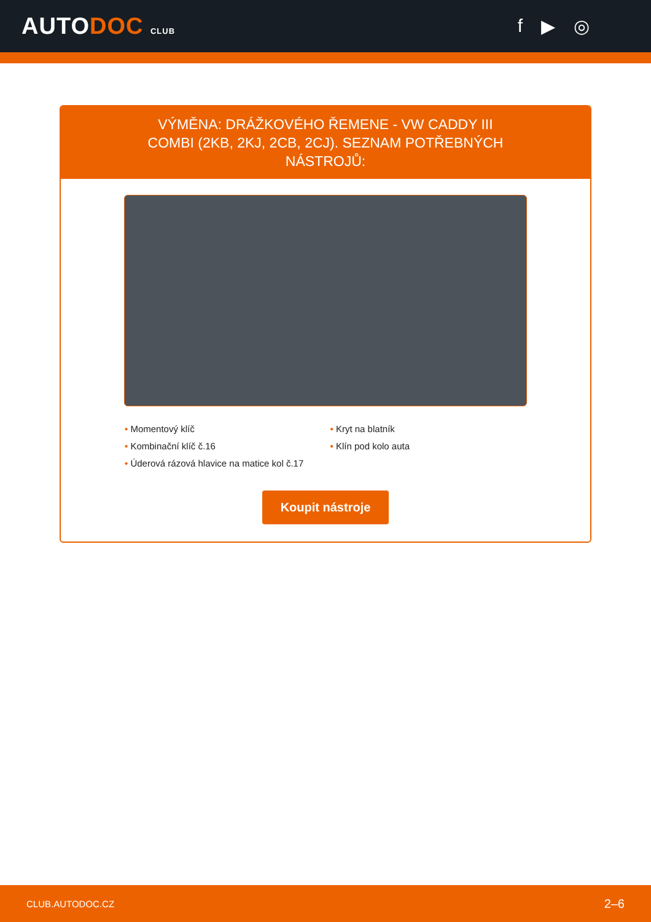AUTODOC CLUB
f ▶ ◎
VÝMĚNA: DRÁŽKOVÉHO ŘEMENE - VW CADDY III COMBI (2KB, 2KJ, 2CB, 2CJ). SEZNAM POTŘEBNÝCH NÁSTROJŮ:
• Momentový klíč
• Kombinační klíč č.16
• Úderová rázová hlavice na matice kol č.17
• Kryt na blatník
• Klín pod kolo auta
Koupit nástroje
CLUB.AUTODOC.CZ 2–6